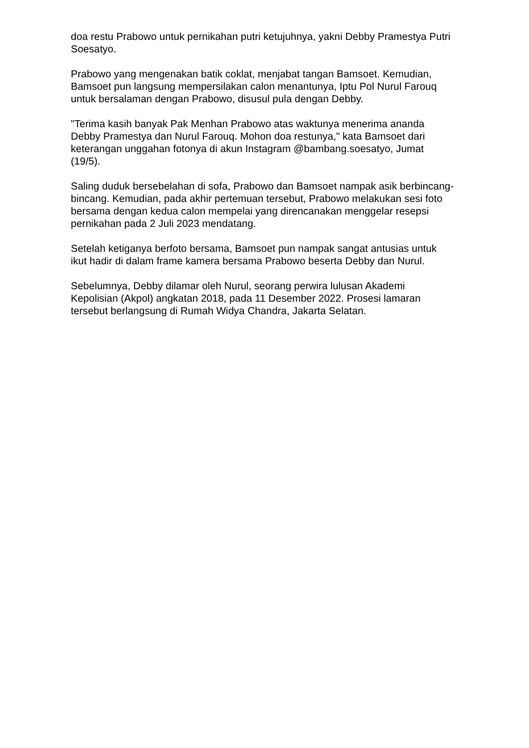doa restu Prabowo untuk pernikahan putri ketujuhnya, yakni Debby Pramestya Putri Soesatyo.
Prabowo yang mengenakan batik coklat, menjabat tangan Bamsoet. Kemudian, Bamsoet pun langsung mempersilakan calon menantunya, Iptu Pol Nurul Farouq untuk bersalaman dengan Prabowo, disusul pula dengan Debby.
"Terima kasih banyak Pak Menhan Prabowo atas waktunya menerima ananda Debby Pramestya dan Nurul Farouq. Mohon doa restunya," kata Bamsoet dari keterangan unggahan fotonya di akun Instagram @bambang.soesatyo, Jumat (19/5).
Saling duduk bersebelahan di sofa, Prabowo dan Bamsoet nampak asik berbincang-bincang. Kemudian, pada akhir pertemuan tersebut, Prabowo melakukan sesi foto bersama dengan kedua calon mempelai yang direncanakan menggelar resepsi pernikahan pada 2 Juli 2023 mendatang.
Setelah ketiganya berfoto bersama, Bamsoet pun nampak sangat antusias untuk ikut hadir di dalam frame kamera bersama Prabowo beserta Debby dan Nurul.
Sebelumnya, Debby dilamar oleh Nurul, seorang perwira lulusan Akademi Kepolisian (Akpol) angkatan 2018, pada 11 Desember 2022. Prosesi lamaran tersebut berlangsung di Rumah Widya Chandra, Jakarta Selatan.